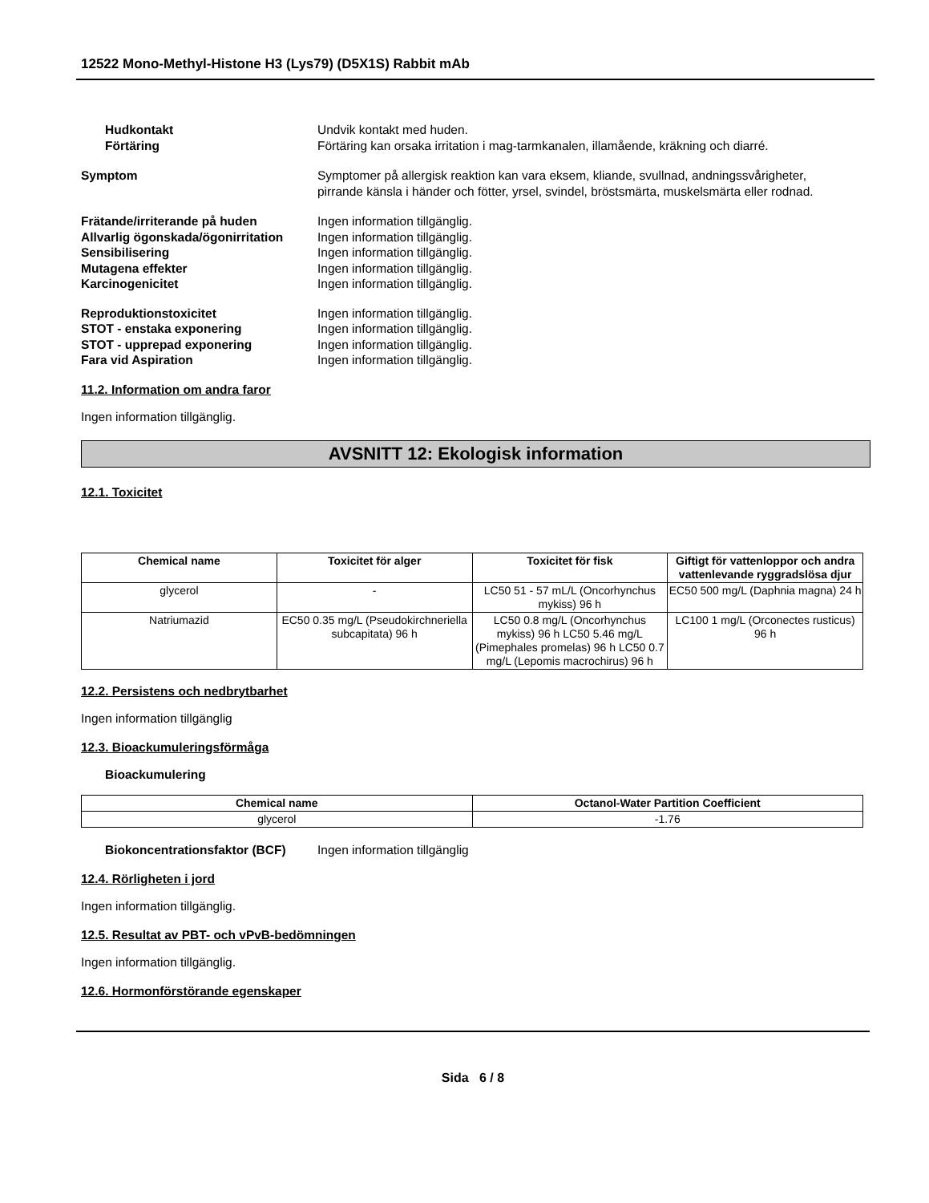12522 Mono-Methyl-Histone H3 (Lys79) (D5X1S) Rabbit mAb
Hudkontakt Undvik kontakt med huden.
Förtäring Förtäring kan orsaka irritation i mag-tarmkanalen, illamående, kräkning och diarré.
Symptom Symptomer på allergisk reaktion kan vara eksem, kliande, svullnad, andningssvårigheter,
pirrande känsla i händer och fötter, yrsel, svindel, bröstsmärta, muskelsmärta eller rodnad.
Frätande/irriterande på huden Ingen information tillgänglig.
Allvarlig ögonskada/ögonirritation
Ingen information tillgänglig.
Sensibilisering Ingen information tillgänglig.
Mutagena effekter Ingen information tillgänglig.
Karcinogenicitet Ingen information tillgänglig.
Reproduktionstoxicitet Ingen information tillgänglig.
STOT - enstaka exponering Ingen information tillgänglig.
STOT - upprepad exponering Ingen information tillgänglig.
Fara vid Aspiration Ingen information tillgänglig.
11.2. Information om andra faror
Ingen information tillgänglig.
AVSNITT 12: Ekologisk information
12.1. Toxicitet
| Chemical name | Toxicitet för alger | Toxicitet för fisk | Giftigt för vattenloppor och andra vattenlevande ryggradslösa djur |
| --- | --- | --- | --- |
| glycerol | - | LC50 51 - 57 mL/L (Oncorhynchus mykiss) 96 h | EC50 500 mg/L (Daphnia magna) 24 h |
| Natriumazid | EC50 0.35 mg/L (Pseudokirchneriella subcapitata) 96 h | LC50 0.8 mg/L (Oncorhynchus mykiss) 96 h LC50 5.46 mg/L (Pimephales promelas) 96 h LC50 0.7 mg/L (Lepomis macrochirus) 96 h | LC100 1 mg/L (Orconectes rusticus) 96 h |
12.2. Persistens och nedbrytbarhet
Ingen information tillgänglig
12.3. Bioackumuleringsförmåga
Bioackumulering
| Chemical name | Octanol-Water Partition Coefficient |
| --- | --- |
| glycerol | -1.76 |
Biokoncentrationsfaktor (BCF) Ingen information tillgänglig
12.4. Rörligheten i jord
Ingen information tillgänglig.
12.5. Resultat av PBT- och vPvB-bedömningen
Ingen information tillgänglig.
12.6. Hormonförstörande egenskaper
Sida 6 / 8